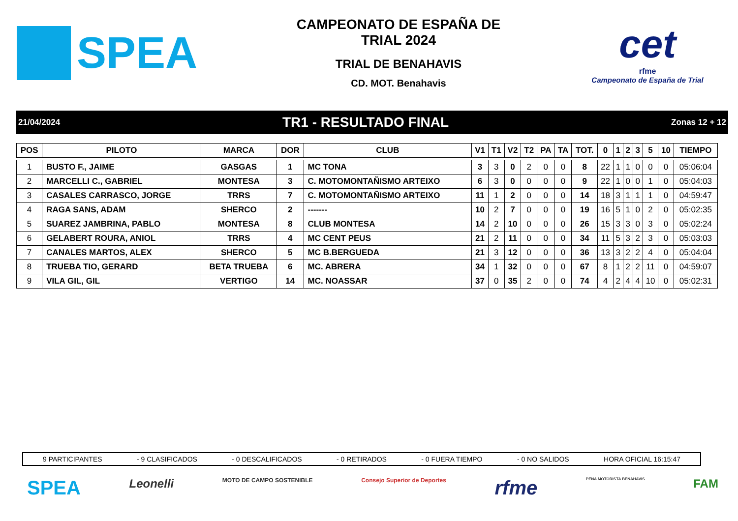SPEA
CAMPEONATO DE ESPAÑA DE
TRIAL 2024
TRIAL DE BENAHAVIS
CD. MOT. Benahavis
cet
rfme
Campeonato de España de Trial
21/04/2024 TR1 - RESULTADO FINAL Zonas 12 + 12
| POS | PILOTO | MARCA | DOR | CLUB | V1 | T1 | V2 | T2 | PA | TA | TOT. | 0 | 1 | 2 | 3 | 5 | 10 | TIEMPO |
| --- | --- | --- | --- | --- | --- | --- | --- | --- | --- | --- | --- | --- | --- | --- | --- | --- | --- | --- |
| 1 | BUSTO F., JAIME | GASGAS | 1 | MC TONA | 3 | 3 | 0 | 2 | 0 | 0 | 8 | 22 | 1 | 1 | 0 | 0 | 0 | 05:06:04 |
| 2 | MARCELLI C., GABRIEL | MONTESA | 3 | C. MOTOMONTAÑISMO ARTEIXO | 6 | 3 | 0 | 0 | 0 | 0 | 9 | 22 | 1 | 0 | 0 | 1 | 0 | 05:04:03 |
| 3 | CASALES CARRASCO, JORGE | TRRS | 7 | C. MOTOMONTAÑISMO ARTEIXO | 11 | 1 | 2 | 0 | 0 | 0 | 14 | 18 | 3 | 1 | 1 | 1 | 0 | 04:59:47 |
| 4 | RAGA SANS, ADAM | SHERCO | 2 | ------- | 10 | 2 | 7 | 0 | 0 | 0 | 19 | 16 | 5 | 1 | 0 | 2 | 0 | 05:02:35 |
| 5 | SUAREZ JAMBRINA, PABLO | MONTESA | 8 | CLUB MONTESA | 14 | 2 | 10 | 0 | 0 | 0 | 26 | 15 | 3 | 3 | 0 | 3 | 0 | 05:02:24 |
| 6 | GELABERT ROURA, ANIOL | TRRS | 4 | MC CENT PEUS | 21 | 2 | 11 | 0 | 0 | 0 | 34 | 11 | 5 | 3 | 2 | 3 | 0 | 05:03:03 |
| 7 | CANALES MARTOS, ALEX | SHERCO | 5 | MC B.BERGUEDA | 21 | 3 | 12 | 0 | 0 | 0 | 36 | 13 | 3 | 2 | 2 | 4 | 0 | 05:04:04 |
| 8 | TRUEBA TIO, GERARD | BETA TRUEBA | 6 | MC. ABRERA | 34 | 1 | 32 | 0 | 0 | 0 | 67 | 8 | 1 | 2 | 2 | 11 | 0 | 04:59:07 |
| 9 | VILA GIL, GIL | VERTIGO | 14 | MC. NOASSAR | 37 | 0 | 35 | 2 | 0 | 0 | 74 | 4 | 2 | 4 | 4 | 10 | 0 | 05:02:31 |
9 PARTICIPANTES - 9 CLASIFICADOS - 0 DESCALIFICADOS - 0 RETIRADOS - 0 FUERA TIEMPO - 0 NO SALIDOS HORA OFICIAL 16:15:47
SPEA Leonelli MOTO DE CAMPO SOSTENIBLE Consejo Superior de Deportes rfme PEÑA MOTORISTA BENAHAVIS FAM